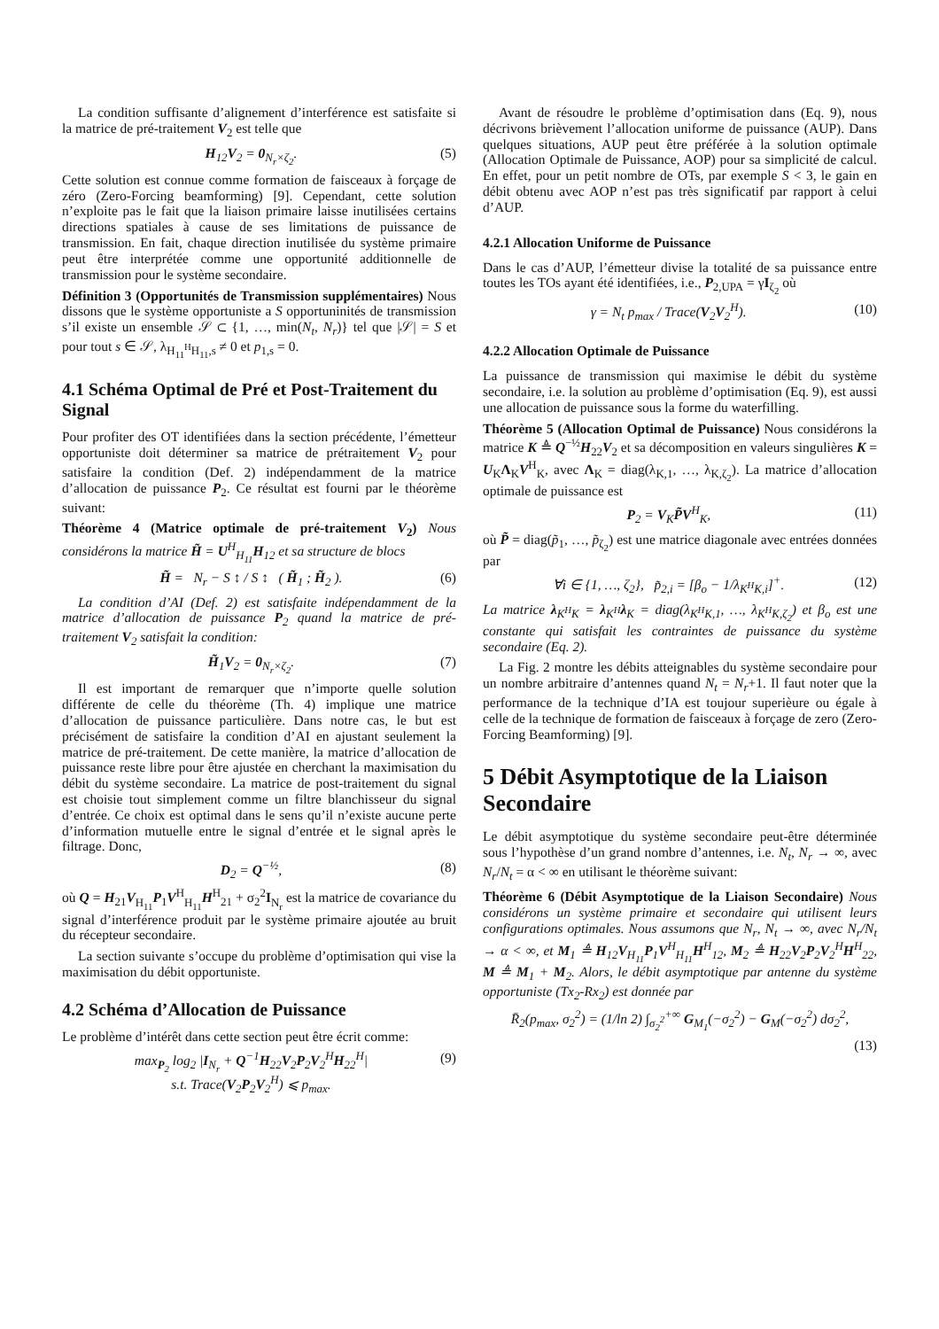La condition suffisante d’alignement d’interférence est satisfaite si la matrice de pré-traitement V<sub>2</sub> est telle que
H<sub>12</sub>V<sub>2</sub> = 0<sub>N<sub>r</sub>×ζ<sub>2</sub></sub>. (5)
Cette solution est connue comme formation de faisceaux à forçage de zéro (Zero-Forcing beamforming) [9]. Cependant, cette solution n’exploite pas le fait que la liaison primaire laisse inutilisées certains directions spatiales à cause de ses limitations de puissance de transmission. En fait, chaque direction inutilisée du système primaire peut être interprétée comme une opportunité additionnelle de transmission pour le système secondaire.
Définition 3 (Opportunités de Transmission supplémentaires) Nous dissons que le système opportuniste a S opportuninités de transmission s’il existe un ensemble 𝒮 ⊂ {1, …, min(N<sub>t</sub>, N<sub>r</sub>)} tel que |𝒮| = S et pour tout s ∈ 𝒮, λ<sub>H<sub>11</sub><sup>H</sup>H<sub>11</sub>,s</sub> ≠ 0 et p<sub>1,s</sub> = 0.
4.1 Schéma Optimal de Pré et Post-Traitement du Signal
Pour profiter des OT identifiées dans la section précédente, l’émetteur opportuniste doit déterminer sa matrice de prétraitement V<sub>2</sub> pour satisfaire la condition (Def. 2) indépendamment de la matrice d’allocation de puissance P<sub>2</sub>. Ce résultat est fourni par le théorème suivant:
Théorème 4 (Matrice optimale de pré-traitement V<sub>2</sub>) Nous considérons la matrice H̃ = U<sup>H</sup><sub>H<sub>11</sub></sub>H<sub>12</sub> et sa structure de blocs
H̃ = N<sub>r</sub> − S ↕ / S ↕ ( H̃<sub>1</sub> ; H̃<sub>2</sub> ). (6)
La condition d’AI (Def. 2) est satisfaite indépendamment de la matrice d’allocation de puissance P<sub>2</sub> quand la matrice de pré-traitement V<sub>2</sub> satisfait la condition:
H̃<sub>1</sub>V<sub>2</sub> = 0<sub>N<sub>r</sub>×ζ<sub>2</sub></sub>. (7)
Il est important de remarquer que n’importe quelle solution différente de celle du théorème (Th. 4) implique une matrice d’allocation de puissance particulière. Dans notre cas, le but est précisément de satisfaire la condition d’AI en ajustant seulement la matrice de pré-traitement. De cette manière, la matrice d’allocation de puissance reste libre pour être ajustée en cherchant la maximisation du débit du système secondaire. La matrice de post-traitement du signal est choisie tout simplement comme un filtre blanchisseur du signal d’entrée. Ce choix est optimal dans le sens qu’il n’existe aucune perte d’information mutuelle entre le signal d’entrée et le signal après le filtrage. Donc,
D<sub>2</sub> = Q<sup>−½</sup>, (8)
où Q = H<sub>21</sub>V<sub>H<sub>11</sub></sub>P<sub>1</sub>V<sup>H</sup><sub>H<sub>11</sub></sub>H<sup>H</sup><sub>21</sub> + σ<sub>2</sub><sup>2</sup>I<sub>N<sub>r</sub></sub> est la matrice de covariance du signal d’interférence produit par le système primaire ajoutée au bruit du récepteur secondaire.
La section suivante s’occupe du problème d’optimisation qui vise la maximisation du débit opportuniste.
4.2 Schéma d’Allocation de Puissance
Le problème d’intérêt dans cette section peut être écrit comme:
max<sub>P<sub>2</sub></sub> log<sub>2</sub> |I<sub>N<sub>r</sub></sub> + Q<sup>−1</sup>H<sub>22</sub>V<sub>2</sub>P<sub>2</sub>V<sub>2</sub><sup>H</sup>H<sub>22</sub><sup>H</sup>|
s.t. Trace(V<sub>2</sub>P<sub>2</sub>V<sub>2</sub><sup>H</sup>) ⩽ p<sub>max</sub>. (9)
Avant de résoudre le problème d’optimisation dans (Eq. 9), nous décrivons brièvement l’allocation uniforme de puissance (AUP). Dans quelques situations, AUP peut être préférée à la solution optimale (Allocation Optimale de Puissance, AOP) pour sa simplicité de calcul. En effet, pour un petit nombre de OTs, par exemple S < 3, le gain en débit obtenu avec AOP n’est pas très significatif par rapport à celui d’AUP.
4.2.1 Allocation Uniforme de Puissance
Dans le cas d’AUP, l’émetteur divise la totalité de sa puissance entre toutes les TOs ayant été identifiées, i.e., P<sub>2,UPA</sub> = γI<sub>ζ<sub>2</sub></sub> où
γ = N<sub>t</sub> p<sub>max</sub> / Trace(V<sub>2</sub>V<sub>2</sub><sup>H</sup>). (10)
4.2.2 Allocation Optimale de Puissance
La puissance de transmission qui maximise le débit du système secondaire, i.e. la solution au problème d’optimisation (Eq. 9), est aussi une allocation de puissance sous la forme du waterfilling.
Théorème 5 (Allocation Optimal de Puissance) Nous considérons la matrice K ≜ Q<sup>−½</sup>H<sub>22</sub>V<sub>2</sub> et sa décomposition en valeurs singulières K = U<sub>K</sub>Λ<sub>K</sub>V<sup>H</sup><sub>K</sub>, avec Λ<sub>K</sub> = diag(λ<sub>K,1</sub>, …, λ<sub>K,ζ<sub>2</sub></sub>). La matrice d’allocation optimale de puissance est
P<sub>2</sub> = V<sub>K</sub>P̃V<sup>H</sup><sub>K</sub>, (11)
où P̃ = diag(p̃<sub>1</sub>, …, p̃<sub>ζ<sub>2</sub></sub>) est une matrice diagonale avec entrées données par
∀i ∈ {1, …, ζ<sub>2</sub>}, p̃<sub>2,i</sub> = [β<sub>o</sub> − 1/λ<sub>K<sup>H</sup>K,i</sub>]<sup>+</sup>. (12)
La matrice λ<sub>K<sup>H</sup>K</sub> = λ<sub>K<sup>H</sup></sub>λ<sub>K</sub> = diag(λ<sub>K<sup>H</sup>K,1</sub>, …, λ<sub>K<sup>H</sup>K,ζ<sub>2</sub></sub>) et β<sub>o</sub> est une constante qui satisfait les contraintes de puissance du système secondaire (Eq. 2).
La Fig. 2 montre les débits atteignables du système secondaire pour un nombre arbitraire d’antennes quand N<sub>t</sub> = N<sub>r</sub>+1. Il faut noter que la performance de la technique d’IA est toujour superièure ou égale à celle de la technique de formation de faisceaux à forçage de zero (Zero-Forcing Beamforming) [9].
5 Débit Asymptotique de la Liaison Secondaire
Le débit asymptotique du système secondaire peut-être déterminée sous l’hypothèse d’un grand nombre d’antennes, i.e. N<sub>t</sub>, N<sub>r</sub> → ∞, avec N<sub>r</sub>/N<sub>t</sub> = α < ∞ en utilisant le théorème suivant:
Théorème 6 (Débit Asymptotique de la Liaison Secondaire) Nous considérons un système primaire et secondaire qui utilisent leurs configurations optimales. Nous assumons que N<sub>r</sub>, N<sub>t</sub> → ∞, avec N<sub>r</sub>/N<sub>t</sub> → α < ∞, et M<sub>1</sub> ≜ H<sub>12</sub>V<sub>H<sub>11</sub></sub>P<sub>1</sub>V<sup>H</sup><sub>H<sub>11</sub></sub>H<sup>H</sup><sub>12</sub>, M<sub>2</sub> ≜ H<sub>22</sub>V<sub>2</sub>P<sub>2</sub>V<sub>2</sub><sup>H</sup>H<sup>H</sup><sub>22</sub>, M ≜ M<sub>1</sub> + M<sub>2</sub>. Alors, le débit asymptotique par antenne du système opportuniste (Tx<sub>2</sub>-Rx<sub>2</sub>) est donnée par
R̄<sub>2</sub>(p<sub>max</sub>, σ<sub>2</sub><sup>2</sup>) = (1/ln 2) ∫<sub>σ<sub>2</sub><sup>2</sup></sub><sup>+∞</sup> G<sub>M<sub>1</sub></sub>(−σ<sub>2</sub><sup>2</sup>) − G<sub>M</sub>(−σ<sub>2</sub><sup>2</sup>) dσ<sub>2</sub><sup>2</sup>,
(13)